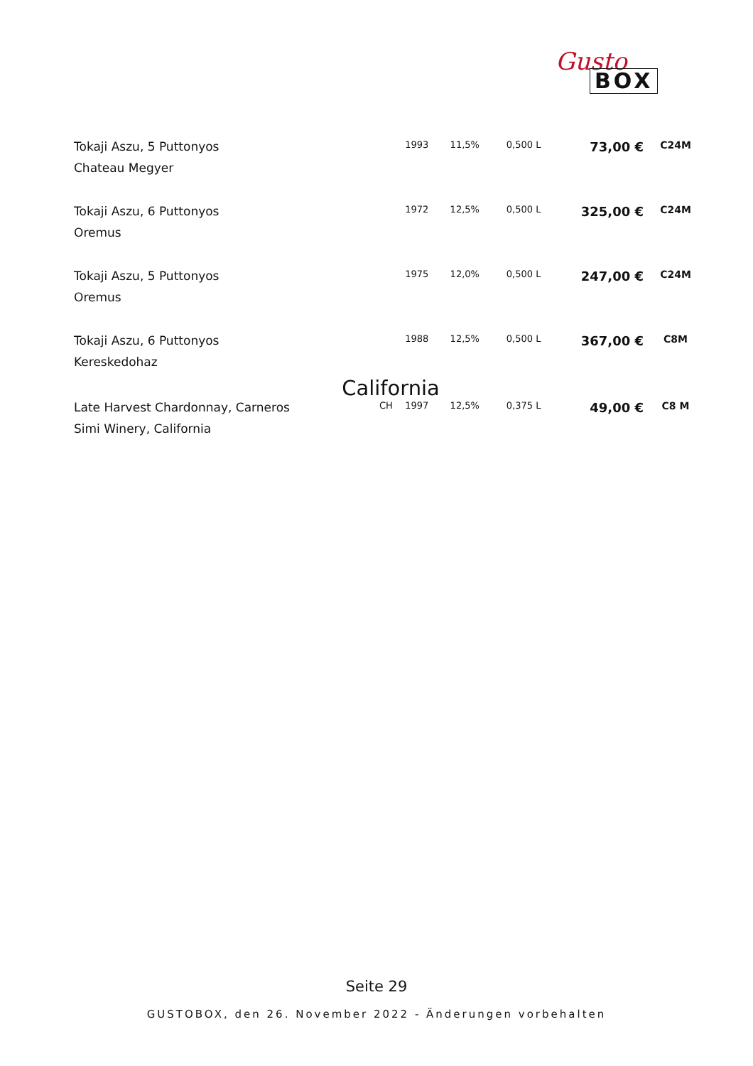Gusto
BOX
| Tokaji Aszu, 5 Puttonyos | | 1993 | 11,5% | 0,500 L | 73,00 € | C24M |
| Chateau Megyer | | | | | | |
| Tokaji Aszu, 6 Puttonyos | | 1972 | 12,5% | 0,500 L | 325,00 € | C24M |
| Oremus | | | | | | |
| Tokaji Aszu, 5 Puttonyos | | 1975 | 12,0% | 0,500 L | 247,00 € | C24M |
| Oremus | | | | | | |
| Tokaji Aszu, 6 Puttonyos | | 1988 | 12,5% | 0,500 L | 367,00 € | C8M |
| Kereskedohaz | | | | | | |
| California | | | | | | |
| Late Harvest Chardonnay, Carneros | CH | 1997 | 12,5% | 0,375 L | 49,00 € | C8 M |
| Simi Winery, California | | | | | | |
Seite 29
GUSTOBOX, den 26. November 2022 - Änderungen vorbehalten